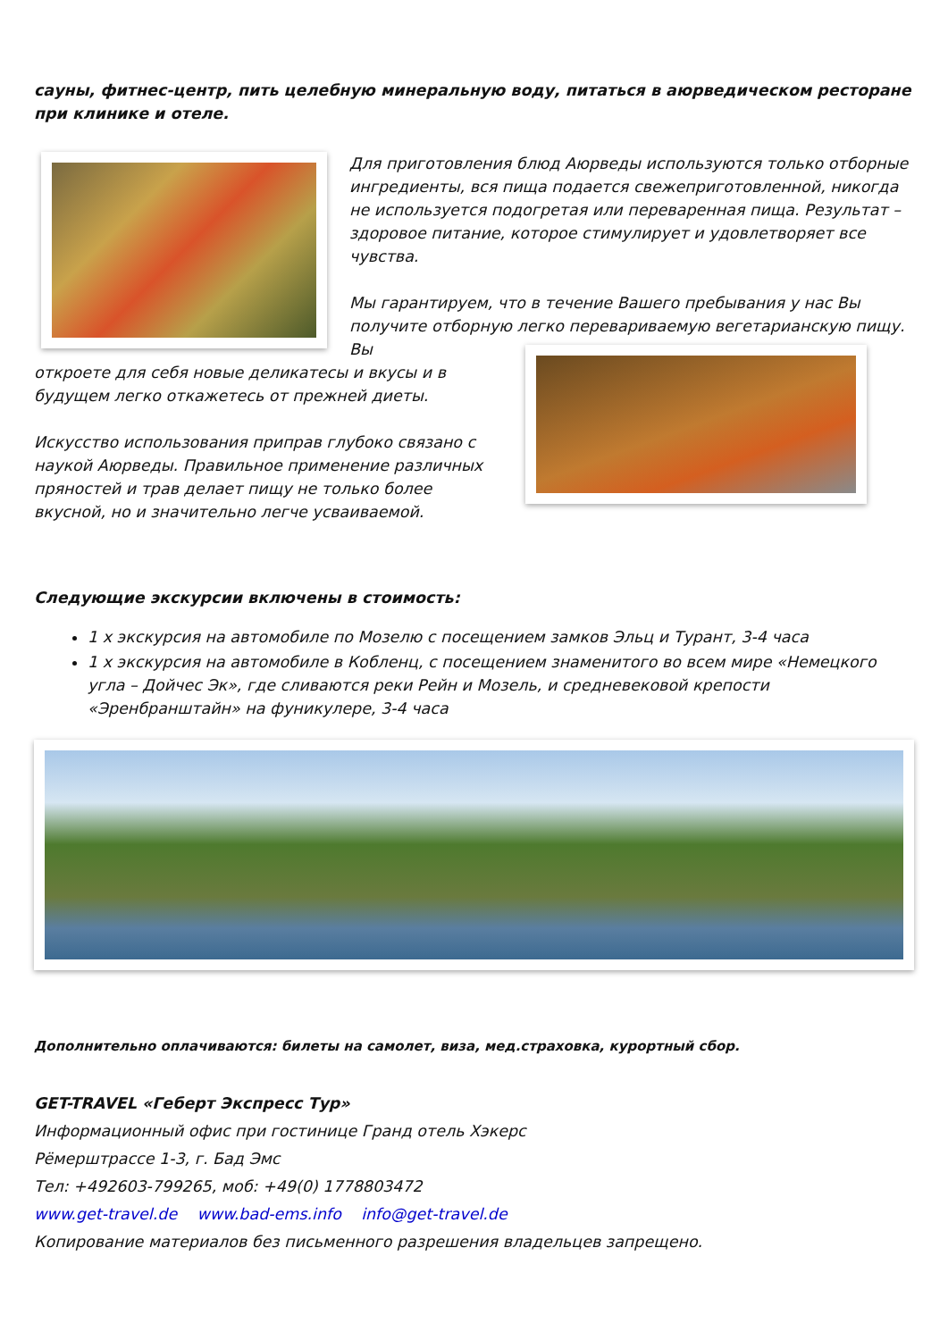сауны, фитнес-центр, пить целебную минеральную воду, питаться в аюрведическом ресторане при клинике и отеле.
Для приготовления блюд Аюрведы используются только отборные ингредиенты, вся пища подается свежеприготовленной, никогда не используется подогретая или переваренная пища. Результат – здоровое питание, которое стимулирует и удовлетворяет все чувства.
Мы гарантируем, что в течение Вашего пребывания у нас Вы получите отборную легко перевариваемую вегетарианскую пищу. Вы
откроете для себя новые деликатесы и вкусы и в будущем легко откажетесь от прежней диеты.
Искусство использования приправ глубоко связано с наукой Аюрведы. Правильное применение различных пряностей и трав делает пищу не только более вкусной, но и значительно легче усваиваемой.
Следующие экскурсии включены в стоимость:
1 х экскурсия на автомобиле по Мозелю с посещением замков Эльц и Турант, 3-4 часа
1 х экскурсия на автомобиле в Кобленц, с посещением знаменитого во всем мире «Немецкого угла – Дойчес Эк», где сливаются реки Рейн и Мозель, и средневековой крепости «Эренбранштайн» на фуникулере, 3-4 часа
Дополнительно оплачиваются: билеты на самолет, виза, мед.страховка, курортный сбор.
GET-TRAVEL «Геберт Экспресс Тур»
Информационный офис при гостинице Гранд отель Хэкерс
Рёмерштрассе 1-3, г. Бад Эмс
Тел: +492603-799265, моб: +49(0) 1778803472
www.get-travel.de www.bad-ems.info info@get-travel.de
Копирование материалов без письменного разрешения владельцев запрещено.